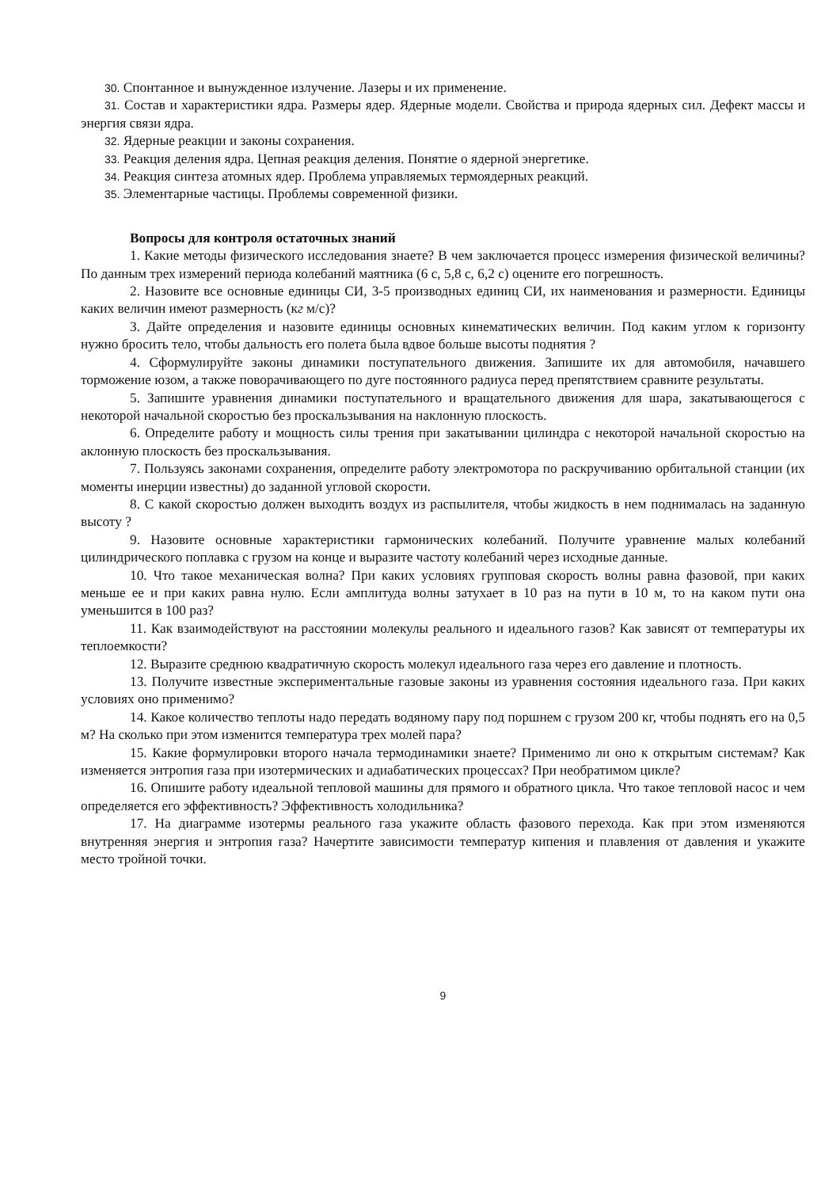30. Спонтанное и вынужденное излучение. Лазеры и их применение.
31. Состав и характеристики ядра. Размеры ядер. Ядерные модели. Свойства и природа ядерных сил. Дефект массы и энергия связи ядра.
32. Ядерные реакции и законы сохранения.
33. Реакция деления ядра. Цепная реакция деления. Понятие о ядерной энергетике.
34. Реакция синтеза атомных ядер. Проблема управляемых термоядерных реакций.
35. Элементарные частицы. Проблемы современной физики.
Вопросы для контроля остаточных знаний
1. Какие методы физического исследования знаете? В чем заключается процесс измерения физической величины? По данным трех измерений периода колебаний маятника (6 с, 5,8 с, 6,2 с) оцените его погрешность.
2. Назовите все основные единицы СИ, 3-5 производных единиц СИ, их наименования и размерности. Единицы каких величин имеют размерность (кг м/с)?
3. Дайте определения и назовите единицы основных кинематических величин. Под каким углом к горизонту нужно бросить тело, чтобы дальность его полета была вдвое больше высоты поднятия ?
4. Сформулируйте законы динамики поступательного движения. Запишите их для автомобиля, начавшего торможение юзом, а также поворачивающего по дуге постоянного радиуса перед препятствием сравните результаты.
5. Запишите уравнения динамики поступательного и вращательного движения для шара, закатывающегося с некоторой начальной скоростью без проскальзывания на наклонную плоскость.
6. Определите работу и мощность силы трения при закатывании цилиндра с некоторой начальной скоростью на аклонную плоскость без проскальзывания.
7. Пользуясь законами сохранения, определите работу электромотора по раскручиванию орбитальной станции (их моменты инерции известны) до заданной угловой скорости.
8. С какой скоростью должен выходить воздух из распылителя, чтобы жидкость в нем поднималась на заданную высоту ?
9. Назовите основные характеристики гармонических колебаний. Получите уравнение малых колебаний цилиндрического поплавка с грузом на конце и выразите частоту колебаний через исходные данные.
10. Что такое механическая волна? При каких условиях групповая скорость волны равна фазовой, при каких меньше ее и при каких равна нулю. Если амплитуда волны затухает в 10 раз на пути в 10 м, то на каком пути она уменьшится в 100 раз?
11. Как взаимодействуют на расстоянии молекулы реального и идеального газов? Как зависят от температуры их теплоемкости?
12. Выразите среднюю квадратичную скорость молекул идеального газа через его давление и плотность.
13. Получите известные экспериментальные газовые законы из уравнения состояния идеального газа. При каких условиях оно применимо?
14. Какое количество теплоты надо передать водяному пару под поршнем с грузом 200 кг, чтобы поднять его на 0,5 м? На сколько при этом изменится температура трех молей пара?
15. Какие формулировки второго начала термодинамики знаете? Применимо ли оно к открытым системам? Как изменяется энтропия газа при изотермических и адиабатических процессах? При необратимом цикле?
16. Опишите работу идеальной тепловой машины для прямого и обратного цикла. Что такое тепловой насос и чем определяется его эффективность? Эффективность холодильника?
17. На диаграмме изотермы реального газа укажите область фазового перехода. Как при этом изменяются внутренняя энергия и энтропия газа? Начертите зависимости температур кипения и плавления от давления и укажите место тройной точки.
9